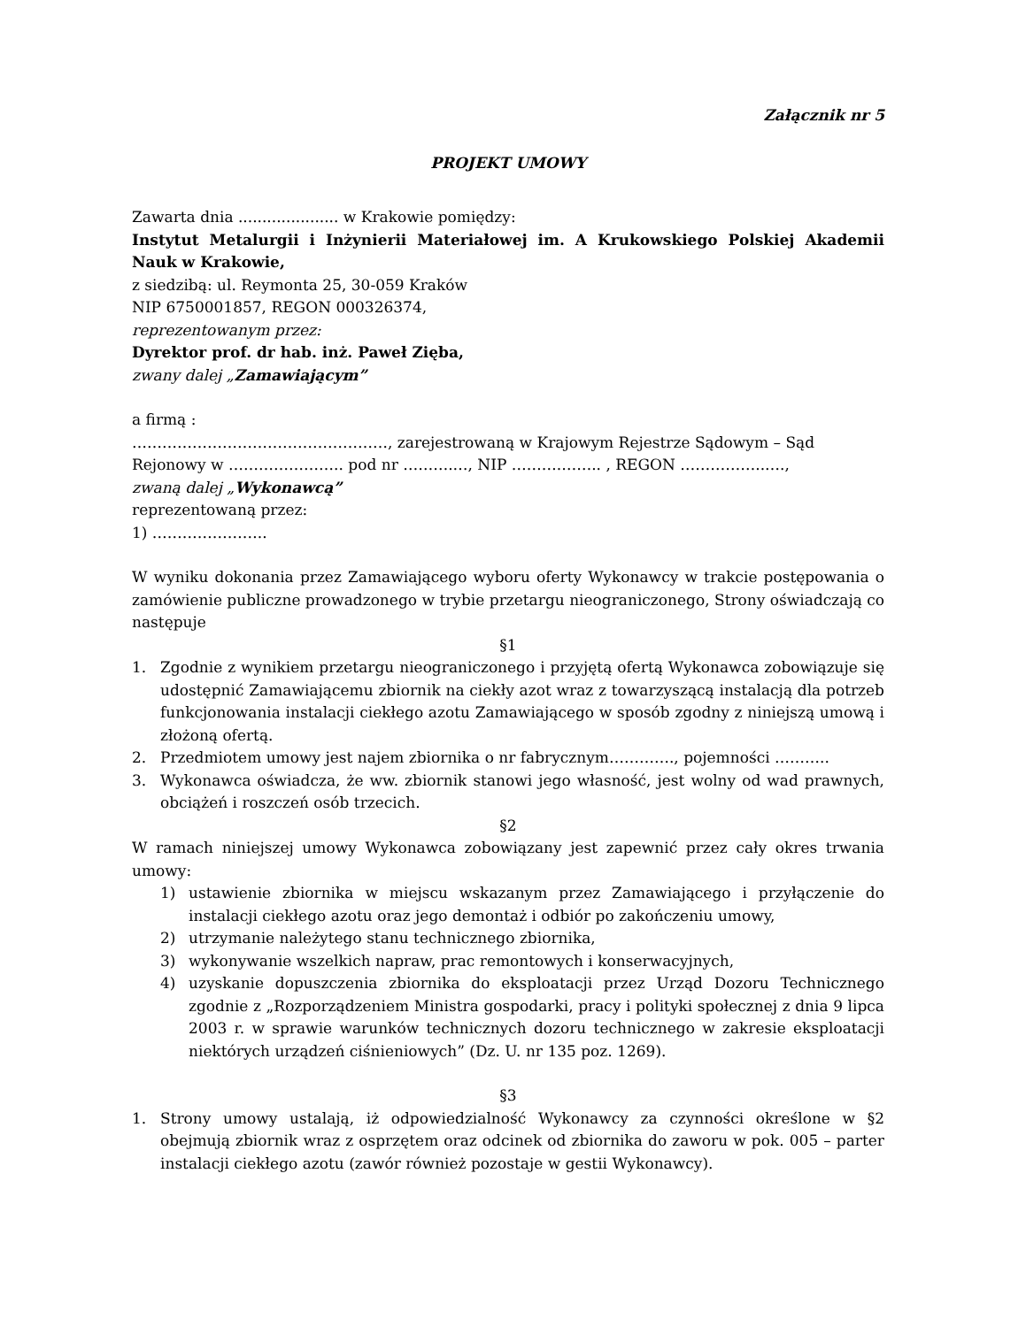Załącznik nr 5
PROJEKT UMOWY
Zawarta dnia ..................... w Krakowie pomiędzy:
Instytut Metalurgii i Inżynierii Materiałowej im. A Krukowskiego Polskiej Akademii Nauk w Krakowie,
z siedzibą: ul. Reymonta 25, 30-059 Kraków
NIP 6750001857, REGON 000326374,
reprezentowanym przez:
Dyrektor prof. dr hab. inż. Paweł Zięba,
zwany dalej „Zamawiającym”
a firmą :
……………………………………………, zarejestrowaną w Krajowym Rejestrze Sądowym – Sąd Rejonowy w ………………….. pod nr ……….…, NIP ……….…….. , REGON ……………..….,
zwaną dalej „Wykonawcą”
reprezentowaną przez:
1) …………………..
W wyniku dokonania przez Zamawiającego wyboru oferty Wykonawcy w trakcie postępowania o zamówienie publiczne prowadzonego w trybie przetargu nieograniczonego, Strony oświadczają co następuje
§1
1. Zgodnie z wynikiem przetargu nieograniczonego i przyjętą ofertą Wykonawca zobowiązuje się udostępnić Zamawiającemu zbiornik na ciekły azot wraz z towarzyszącą instalacją dla potrzeb funkcjonowania instalacji ciekłego azotu Zamawiającego w sposób zgodny z niniejszą umową i złożoną ofertą.
2. Przedmiotem umowy jest najem zbiornika o nr fabrycznym…………., pojemności ………..
3. Wykonawca oświadcza, że ww. zbiornik stanowi jego własność, jest wolny od wad prawnych, obciążeń i roszczeń osób trzecich.
§2
W ramach niniejszej umowy Wykonawca zobowiązany jest zapewnić przez cały okres trwania umowy:
1) ustawienie zbiornika w miejscu wskazanym przez Zamawiającego i przyłączenie do instalacji ciekłego azotu oraz jego demontaż i odbiór po zakończeniu umowy,
2) utrzymanie należytego stanu technicznego zbiornika,
3) wykonywanie wszelkich napraw, prac remontowych i konserwacyjnych,
4) uzyskanie dopuszczenia zbiornika do eksploatacji przez Urząd Dozoru Technicznego zgodnie z „Rozporządzeniem Ministra gospodarki, pracy i polityki społecznej z dnia 9 lipca 2003 r. w sprawie warunków technicznych dozoru technicznego w zakresie eksploatacji niektórych urządzeń ciśnieniowych” (Dz. U. nr 135 poz. 1269).
§3
1. Strony umowy ustalają, iż odpowiedzialność Wykonawcy za czynności określone w §2 obejmują zbiornik wraz z osprzętem oraz odcinek od zbiornika do zaworu w pok. 005 – parter instalacji ciekłego azotu (zawór również pozostaje w gestii Wykonawcy).